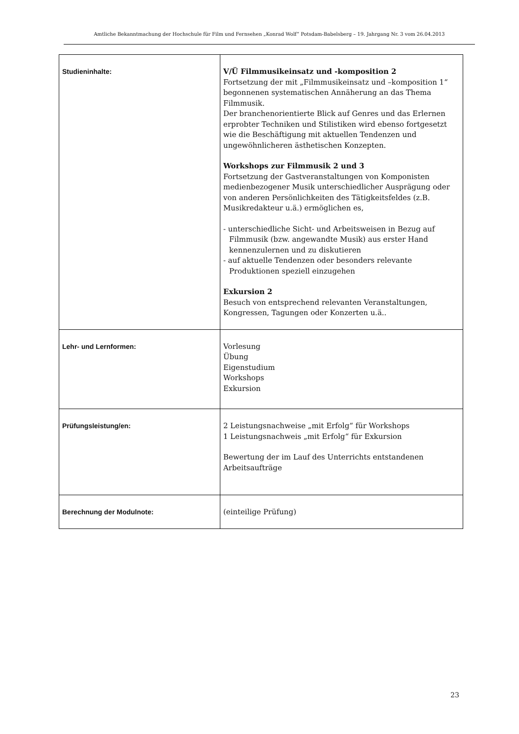Amtliche Bekanntmachung der Hochschule für Film und Fernsehen „Konrad Wolf“ Potsdam-Babelsberg – 19. Jahrgang Nr. 3 vom 26.04.2013
| Studieninhalte: | V/Ü Filmmusikeinsatz und -komposition 2 Fortsetzung der mit „Filmmusikeinsatz und –komposition 1“ begonnenen systematischen Annäherung an das Thema Filmmusik. Der branchenorientierte Blick auf Genres und das Erlernen erprobter Techniken und Stilistiken wird ebenso fortgesetzt wie die Beschäftigung mit aktuellen Tendenzen und ungewöhnlicheren ästhetischen Konzepten. Workshops zur Filmmusik 2 und 3 Fortsetzung der Gastveranstaltungen von Komponisten medienbezogener Musik unterschiedlicher Ausprägung oder von anderen Persönlichkeiten des Tätigkeitsfeldes (z.B. Musikredakteur u.ä.) ermöglichen es, - unterschiedliche Sicht- und Arbeitsweisen in Bezug auf Filmmusik (bzw. angewandte Musik) aus erster Hand kennenzulernen und zu diskutieren - auf aktuelle Tendenzen oder besonders relevante Produktionen speziell einzugehen Exkursion 2 Besuch von entsprechend relevanten Veranstaltungen, Kongressen, Tagungen oder Konzerten u.ä.. |
| Lehr- und Lernformen: | Vorlesung Übung Eigenstudium Workshops Exkursion |
| Prüfungsleistung/en: | 2 Leistungsnachweise „mit Erfolg“ für Workshops 1 Leistungsnachweis „mit Erfolg“ für Exkursion Bewertung der im Lauf des Unterrichts entstandenen Arbeitsaufträge |
| Berechnung der Modulnote: | (einteilige Prüfung) |
23